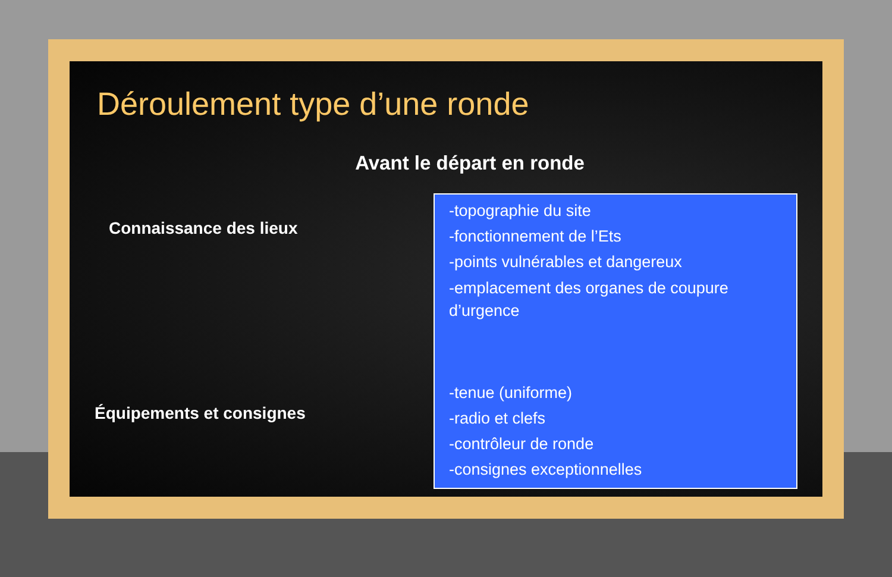Déroulement type d’une ronde
Avant le départ en ronde
Connaissance des lieux
Équipements et consignes
-topographie du site
-fonctionnement de l’Ets
-points vulnérables et dangereux
-emplacement des organes de coupure d’urgence
-tenue (uniforme)
-radio et clefs
-contrôleur de ronde
-consignes exceptionnelles